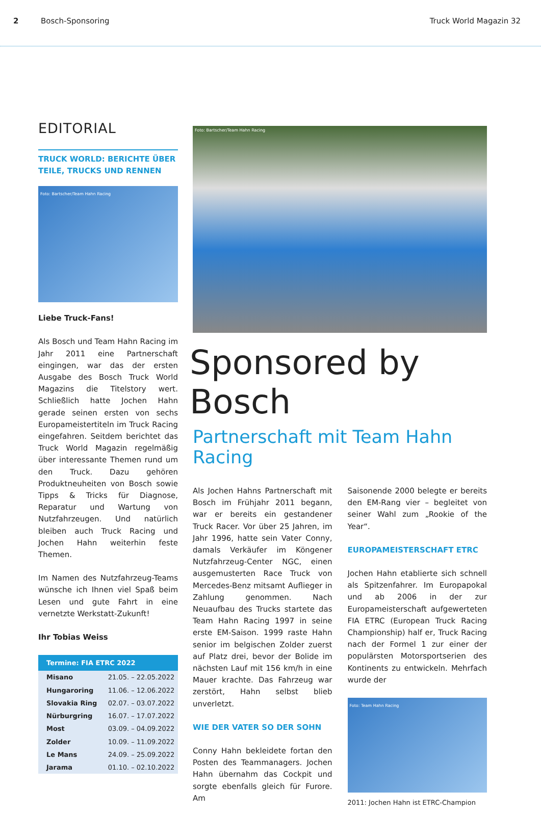2 Bosch-Sponsoring Truck World Magazin 32
EDITORIAL
TRUCK WORLD: BERICHTE ÜBER TEILE, TRUCKS UND RENNEN
Foto: Bartscher/Team Hahn Racing
Liebe Truck-Fans!
Als Bosch und Team Hahn Racing im Jahr 2011 eine Partnerschaft eingingen, war das der ersten Ausgabe des Bosch Truck World Magazins die Titelstory wert. Schließlich hatte Jochen Hahn gerade seinen ersten von sechs Europameistertiteln im Truck Racing eingefahren. Seitdem berichtet das Truck World Magazin regelmäßig über interessante Themen rund um den Truck. Dazu gehören Produktneuheiten von Bosch sowie Tipps & Tricks für Diagnose, Reparatur und Wartung von Nutzfahrzeugen. Und natürlich bleiben auch Truck Racing und Jochen Hahn weiterhin feste Themen.
Im Namen des Nutzfahrzeug-Teams wünsche ich Ihnen viel Spaß beim Lesen und gute Fahrt in eine vernetzte Werkstatt-Zukunft!
Ihr Tobias Weiss
| Termine: FIA ETRC 2022 | |
| --- | --- |
| Misano | 21.05. – 22.05.2022 |
| Hungaroring | 11.06. – 12.06.2022 |
| Slovakia Ring | 02.07. – 03.07.2022 |
| Nürburgring | 16.07. – 17.07.2022 |
| Most | 03.09. – 04.09.2022 |
| Zolder | 10.09. – 11.09.2022 |
| Le Mans | 24.09. – 25.09.2022 |
| Jarama | 01.10. – 02.10.2022 |
Foto: Bartscher/Team Hahn Racing
Sponsored by Bosch
Partnerschaft mit Team Hahn Racing
Als Jochen Hahns Partnerschaft mit Bosch im Frühjahr 2011 begann, war er bereits ein gestandener Truck Racer. Vor über 25 Jahren, im Jahr 1996, hatte sein Vater Conny, damals Verkäufer im Köngener Nutzfahrzeug-Center NGC, einen ausgemusterten Race Truck von Mercedes-Benz mitsamt Auflieger in Zahlung genommen. Nach Neuaufbau des Trucks startete das Team Hahn Racing 1997 in seine erste EM-Saison. 1999 raste Hahn senior im belgischen Zolder zuerst auf Platz drei, bevor der Bolide im nächsten Lauf mit 156 km/h in eine Mauer krachte. Das Fahrzeug war zerstört, Hahn selbst blieb unverletzt.
WIE DER VATER SO DER SOHN
Conny Hahn bekleidete fortan den Posten des Teammanagers. Jochen Hahn übernahm das Cockpit und sorgte ebenfalls gleich für Furore. Am
Saisonende 2000 belegte er bereits den EM-Rang vier – begleitet von seiner Wahl zum „Rookie of the Year“.
EUROPAMEISTERSCHAFT ETRC
Jochen Hahn etablierte sich schnell als Spitzenfahrer. Im Europapokal und ab 2006 in der zur Europameisterschaft aufgewerteten FIA ETRC (European Truck Racing Championship) half er, Truck Racing nach der Formel 1 zur einer der populärsten Motorsportserien des Kontinents zu entwickeln. Mehrfach wurde der
Foto: Team Hahn Racing
2011: Jochen Hahn ist ETRC-Champion